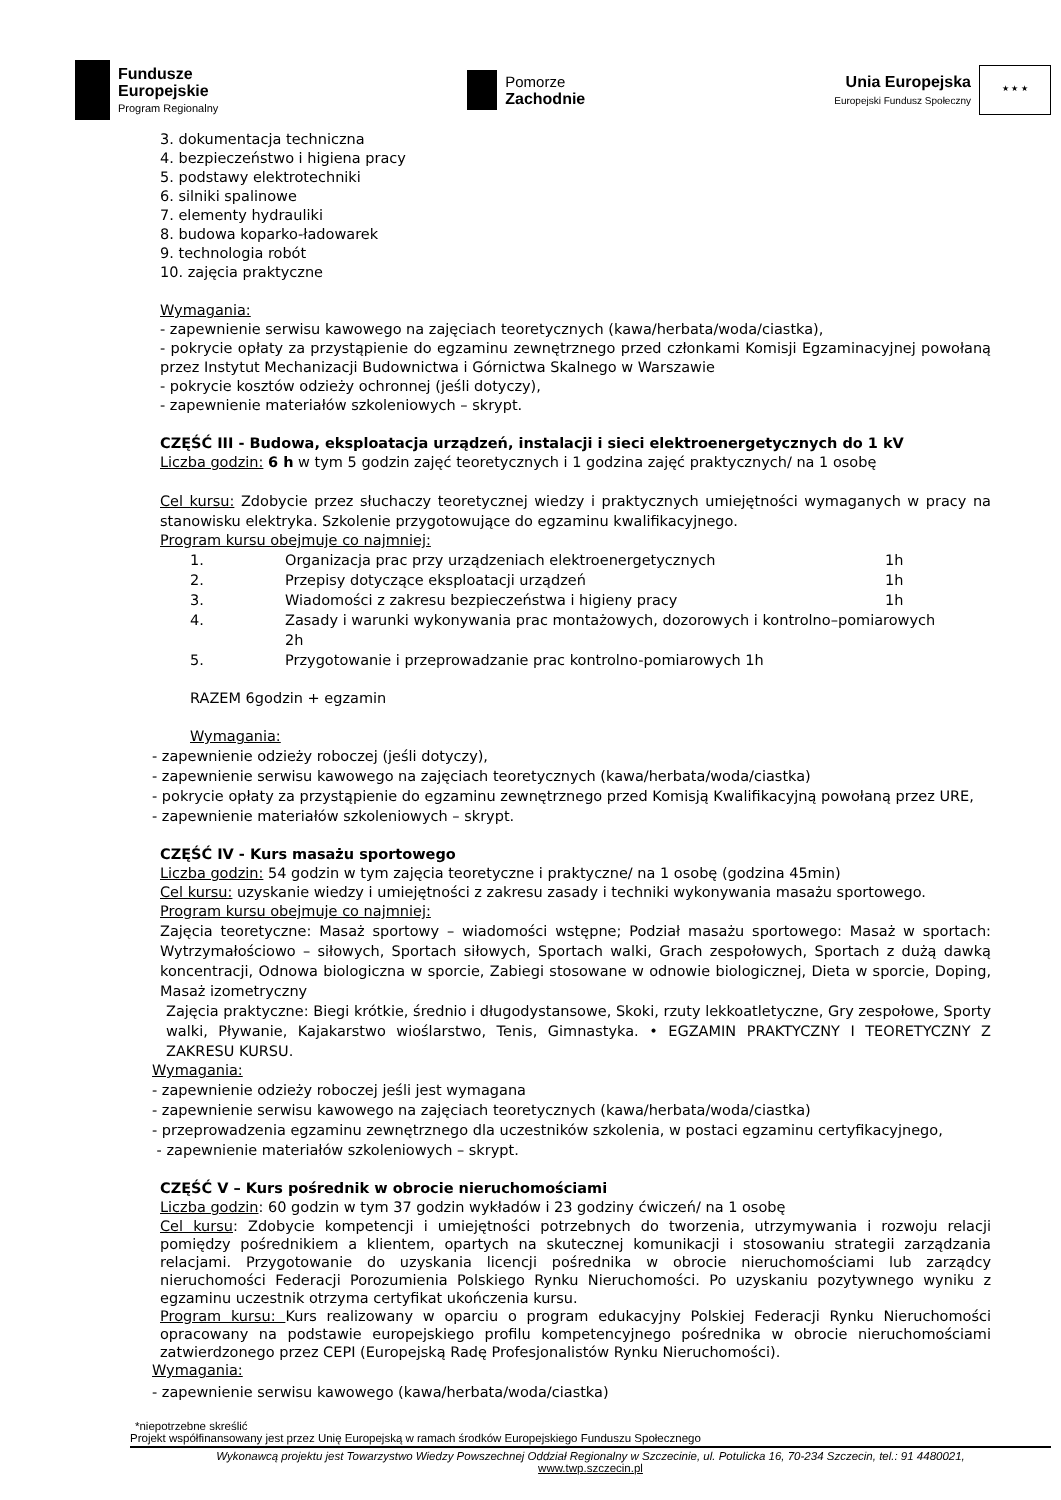Fundusze
Europejskie
Program Regionalny
Pomorze
Zachodnie
Unia Europejska
Europejski Fundusz Społeczny
★ ★ ★
3. dokumentacja techniczna
4. bezpieczeństwo i higiena pracy
5. podstawy elektrotechniki
6. silniki spalinowe
7. elementy hydrauliki
8. budowa koparko-ładowarek
9. technologia robót
10. zajęcia praktyczne
Wymagania:
- zapewnienie serwisu kawowego na zajęciach teoretycznych (kawa/herbata/woda/ciastka),
- pokrycie opłaty za przystąpienie do egzaminu zewnętrznego przed członkami Komisji Egzaminacyjnej powołaną przez Instytut Mechanizacji Budownictwa i Górnictwa Skalnego w Warszawie
- pokrycie kosztów odzieży ochronnej (jeśli dotyczy),
- zapewnienie materiałów szkoleniowych – skrypt.
CZĘŚĆ III - Budowa, eksploatacja urządzeń, instalacji i sieci elektroenergetycznych do 1 kV
Liczba godzin: 6 h w tym 5 godzin zajęć teoretycznych i 1 godzina zajęć praktycznych/ na 1 osobę
Cel kursu: Zdobycie przez słuchaczy teoretycznej wiedzy i praktycznych umiejętności wymaganych w pracy na stanowisku elektryka. Szkolenie przygotowujące do egzaminu kwalifikacyjnego.
Program kursu obejmuje co najmniej:
1. Organizacja prac przy urządzeniach elektroenergetycznych 1h 2. Przepisy dotyczące eksploatacji urządzeń 1h 3. Wiadomości z zakresu bezpieczeństwa i higieny pracy 1h 4. Zasady i warunki wykonywania prac montażowych, dozorowych i kontrolno–pomiarowych 2h 5. Przygotowanie i przeprowadzanie prac kontrolno-pomiarowych 1h
RAZEM 6godzin + egzamin
Wymagania:
- zapewnienie odzieży roboczej (jeśli dotyczy),
- zapewnienie serwisu kawowego na zajęciach teoretycznych (kawa/herbata/woda/ciastka)
- pokrycie opłaty za przystąpienie do egzaminu zewnętrznego przed Komisją Kwalifikacyjną powołaną przez URE,
- zapewnienie materiałów szkoleniowych – skrypt.
CZĘŚĆ IV - Kurs masażu sportowego
Liczba godzin: 54 godzin w tym zajęcia teoretyczne i praktyczne/ na 1 osobę (godzina 45min)
Cel kursu: uzyskanie wiedzy i umiejętności z zakresu zasady i techniki wykonywania masażu sportowego.
Program kursu obejmuje co najmniej:
Zajęcia teoretyczne: Masaż sportowy – wiadomości wstępne; Podział masażu sportowego: Masaż w sportach: Wytrzymałościowo – siłowych, Sportach siłowych, Sportach walki, Grach zespołowych, Sportach z dużą dawką koncentracji, Odnowa biologiczna w sporcie, Zabiegi stosowane w odnowie biologicznej, Dieta w sporcie, Doping, Masaż izometryczny
Zajęcia praktyczne: Biegi krótkie, średnio i długodystansowe, Skoki, rzuty lekkoatletyczne, Gry zespołowe, Sporty walki, Pływanie, Kajakarstwo wioślarstwo, Tenis, Gimnastyka. • EGZAMIN PRAKTYCZNY I TEORETYCZNY Z ZAKRESU KURSU.
Wymagania:
- zapewnienie odzieży roboczej jeśli jest wymagana
- zapewnienie serwisu kawowego na zajęciach teoretycznych (kawa/herbata/woda/ciastka)
- przeprowadzenia egzaminu zewnętrznego dla uczestników szkolenia, w postaci egzaminu certyfikacyjnego,
- zapewnienie materiałów szkoleniowych – skrypt.
CZĘŚĆ V – Kurs pośrednik w obrocie nieruchomościami
Liczba godzin: 60 godzin w tym 37 godzin wykładów i 23 godziny ćwiczeń/ na 1 osobę
Cel kursu: Zdobycie kompetencji i umiejętności potrzebnych do tworzenia, utrzymywania i rozwoju relacji pomiędzy pośrednikiem a klientem, opartych na skutecznej komunikacji i stosowaniu strategii zarządzania relacjami. Przygotowanie do uzyskania licencji pośrednika w obrocie nieruchomościami lub zarządcy nieruchomości Federacji Porozumienia Polskiego Rynku Nieruchomości. Po uzyskaniu pozytywnego wyniku z egzaminu uczestnik otrzyma certyfikat ukończenia kursu.
Program kursu: Kurs realizowany w oparciu o program edukacyjny Polskiej Federacji Rynku Nieruchomości opracowany na podstawie europejskiego profilu kompetencyjnego pośrednika w obrocie nieruchomościami zatwierdzonego przez CEPI (Europejską Radę Profesjonalistów Rynku Nieruchomości).
Wymagania:
- zapewnienie serwisu kawowego (kawa/herbata/woda/ciastka)
*niepotrzebne skreślić
Projekt współfinansowany jest przez Unię Europejską w ramach środków Europejskiego Funduszu Społecznego
Wykonawcą projektu jest Towarzystwo Wiedzy Powszechnej Oddział Regionalny w Szczecinie, ul. Potulicka 16, 70-234 Szczecin, tel.: 91 4480021,
www.twp.szczecin.pl